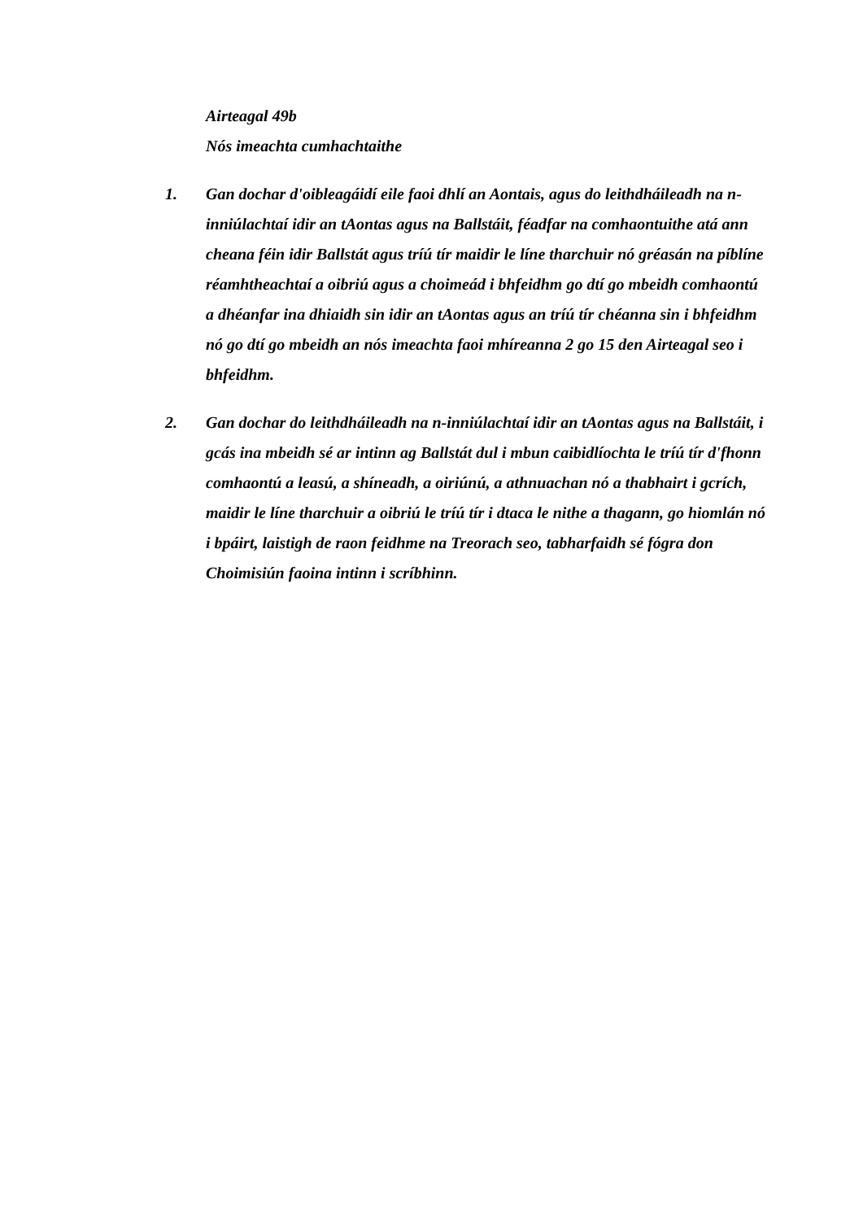Airteagal 49b
Nós imeachta cumhachtaithe
1. Gan dochar d'oibleagáidí eile faoi dhlí an Aontais, agus do leithdháileadh na n-inniúlachtaí idir an tAontas agus na Ballstáit, féadfar na comhaontuithe atá ann cheana féin idir Ballstát agus tríú tír maidir le líne tharchuir nó gréasán na píblíne réamhtheachtaí a oibriú agus a choimeád i bhfeidhm go dtí go mbeidh comhaontú a dhéanfar ina dhiaidh sin idir an tAontas agus an tríú tír chéanna sin i bhfeidhm nó go dtí go mbeidh an nós imeachta faoi mhíreanna 2 go 15 den Airteagal seo i bhfeidhm.
2. Gan dochar do leithdháileadh na n-inniúlachtaí idir an tAontas agus na Ballstáit, i gcás ina mbeidh sé ar intinn ag Ballstát dul i mbun caibidlíochta le tríú tír d'fhonn comhaontú a leasú, a shíneadh, a oiriúnú, a athnuachan nó a thabhairt i gcrích, maidir le líne tharchuir a oibriú le tríú tír i dtaca le nithe a thagann, go hiomlán nó i bpáirt, laistigh de raon feidhme na Treorach seo, tabharfaidh sé fógra don Choimisiún faoina intinn i scríbhinn.